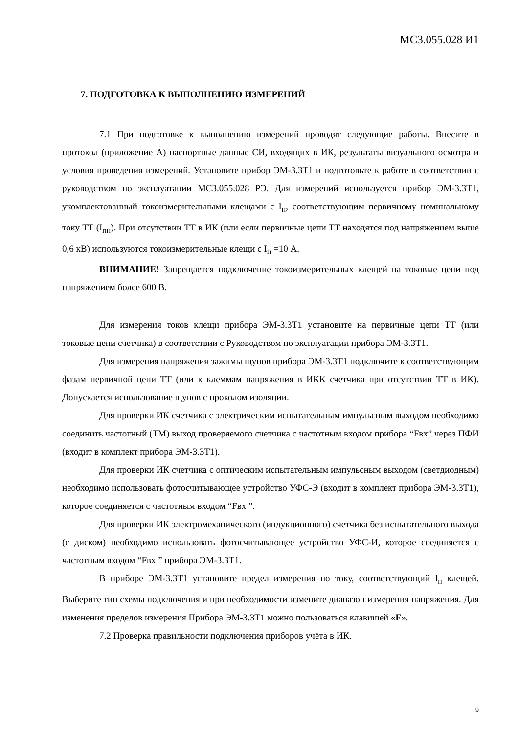МС3.055.028 И1
7. ПОДГОТОВКА К ВЫПОЛНЕНИЮ ИЗМЕРЕНИЙ
7.1 При подготовке к выполнению измерений проводят следующие работы. Внесите в протокол (приложение А) паспортные данные СИ, входящих в ИК, результаты визуального осмотра и условия проведения измерений. Установите прибор ЭМ-3.3Т1 и подготовьте к работе в соответствии с руководством по эксплуатации МС3.055.028 РЭ. Для измерений используется прибор ЭМ-3.3Т1, укомплектованный токоизмерительными клещами с I<sub>н</sub>, соответствующим первичному номинальному току ТТ (I<sub>пн</sub>). При отсутствии ТТ в ИК (или если первичные цепи ТТ находятся под напряжением выше 0,6 кВ) используются токоизмерительные клещи с I<sub>н</sub> =10 А.
ВНИМАНИЕ! Запрещается подключение токоизмерительных клещей на токовые цепи под напряжением более 600 В.
Для измерения токов клещи прибора ЭМ-3.3Т1 установите на первичные цепи ТТ (или токовые цепи счетчика) в соответствии с Руководством по эксплуатации прибора ЭМ-3.3Т1.
Для измерения напряжения зажимы щупов прибора ЭМ-3.3Т1 подключите к соответствующим фазам первичной цепи ТТ (или к клеммам напряжения в ИКК счетчика при отсутствии ТТ в ИК). Допускается использование щупов с проколом изоляции.
Для проверки ИК счетчика с электрическим испытательным импульсным выходом необходимо соединить частотный (ТМ) выход проверяемого счетчика с частотным входом прибора “Fвх” через ПФИ (входит в комплект прибора ЭМ-3.3Т1).
Для проверки ИК счетчика с оптическим испытательным импульсным выходом (светдиодным) необходимо использовать фотосчитывающее устройство УФС-Э (входит в комплект прибора ЭМ-3.3Т1), которое соединяется с частотным входом “Fвх ”.
Для проверки ИК электромеханического (индукционного) счетчика без испытательного выхода (с диском) необходимо использовать фотосчитывающее устройство УФС-И, которое соединяется с частотным входом “Fвх ” прибора ЭМ-3.3Т1.
В приборе ЭМ-3.3Т1 установите предел измерения по току, соответствующий I<sub>н</sub> клещей. Выберите тип схемы подключения и при необходимости измените диапазон измерения напряжения. Для изменения пределов измерения Прибора ЭМ-3.3Т1 можно пользоваться клавишей «F».
7.2 Проверка правильности подключения приборов учёта в ИК.
9